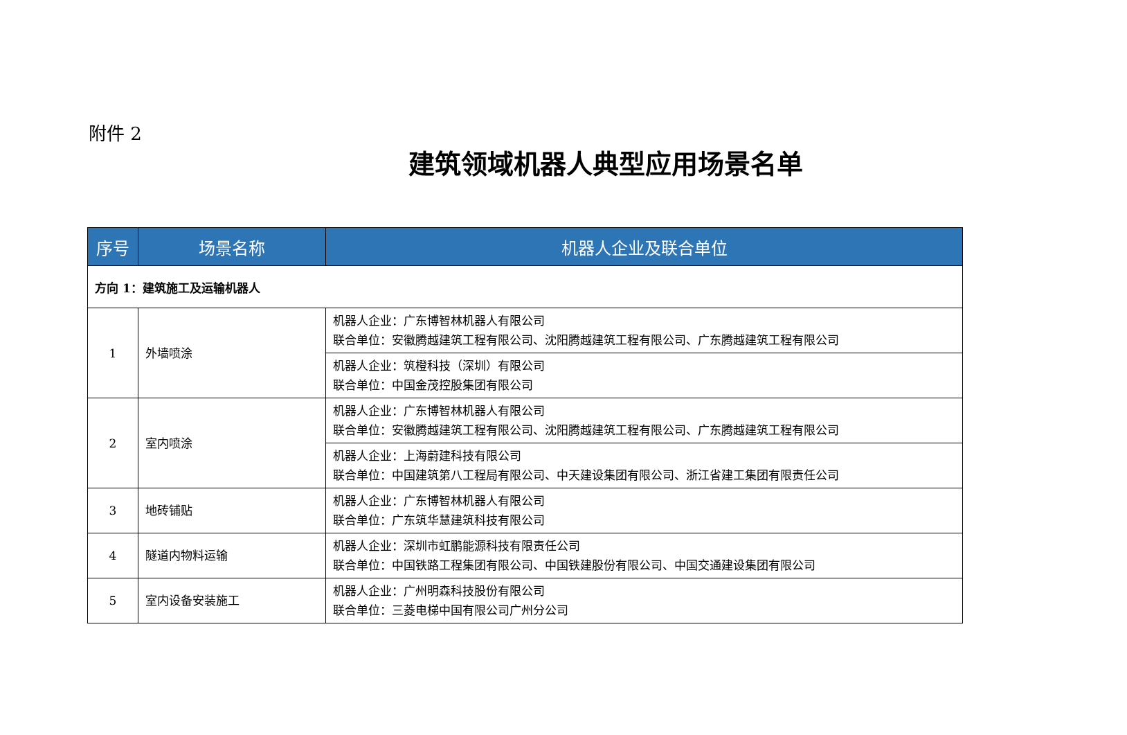附件 2
建筑领域机器人典型应用场景名单
| 序号 | 场景名称 | 机器人企业及联合单位 |
| --- | --- | --- |
| 方向 1：建筑施工及运输机器人 | | |
| 1 | 外墙喷涂 | 机器人企业：广东博智林机器人有限公司 联合单位：安徽腾越建筑工程有限公司、沈阳腾越建筑工程有限公司、广东腾越建筑工程有限公司 |
| | | 机器人企业：筑橙科技（深圳）有限公司 联合单位：中国金茂控股集团有限公司 |
| 2 | 室内喷涂 | 机器人企业：广东博智林机器人有限公司 联合单位：安徽腾越建筑工程有限公司、沈阳腾越建筑工程有限公司、广东腾越建筑工程有限公司 |
| | | 机器人企业：上海蔚建科技有限公司 联合单位：中国建筑第八工程局有限公司、中天建设集团有限公司、浙江省建工集团有限责任公司 |
| 3 | 地砖铺贴 | 机器人企业：广东博智林机器人有限公司 联合单位：广东筑华慧建筑科技有限公司 |
| 4 | 隧道内物料运输 | 机器人企业：深圳市虹鹏能源科技有限责任公司 联合单位：中国铁路工程集团有限公司、中国铁建股份有限公司、中国交通建设集团有限公司 |
| 5 | 室内设备安装施工 | 机器人企业：广州明森科技股份有限公司 联合单位：三菱电梯中国有限公司广州分公司 |